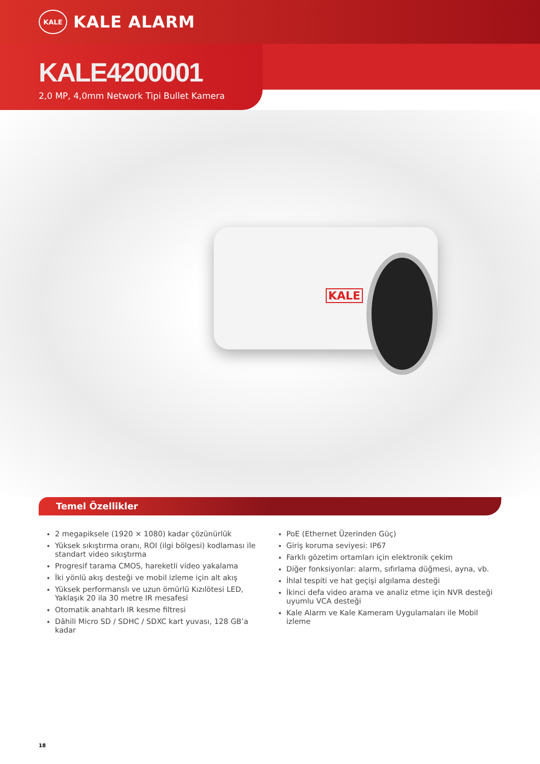KALE
KALE ALARM
KALE4200001
2,0 MP, 4,0mm Network Tipi Bullet Kamera
KALE
Temel Özellikler
2 megapiksele (1920 × 1080) kadar çözünürlük
Yüksek sıkıştırma oranı, ROI (ilgi bölgesi) kodlaması ile standart video sıkıştırma
Progresif tarama CMOS, hareketli video yakalama
İki yönlü akış desteği ve mobil izleme için alt akış
Yüksek performanslı ve uzun ömürlü Kızılötesi LED, Yaklaşık 20 ila 30 metre IR mesafesi
Otomatik anahtarlı IR kesme filtresi
Dâhili Micro SD / SDHC / SDXC kart yuvası, 128 GB’a kadar
PoE (Ethernet Üzerinden Güç)
Giriş koruma seviyesi: IP67
Farklı gözetim ortamları için elektronik çekim
Diğer fonksiyonlar: alarm, sıfırlama düğmesi, ayna, vb.
İhlal tespiti ve hat geçişi algılama desteği
İkinci defa video arama ve analiz etme için NVR desteği uyumlu VCA desteği
Kale Alarm ve Kale Kameram Uygulamaları ile Mobil izleme
18